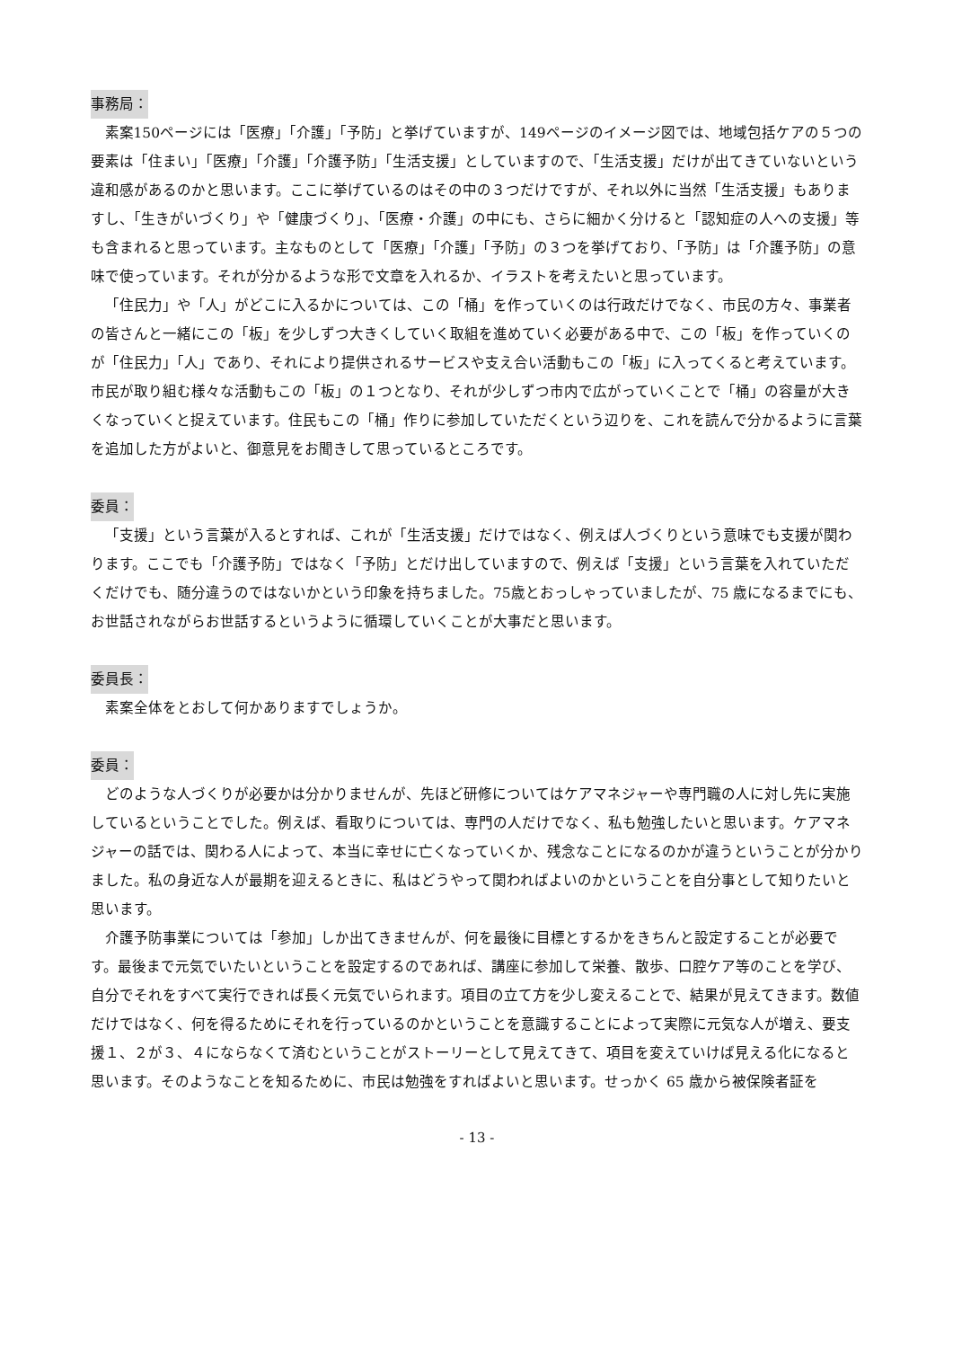事務局：
素案150ページには「医療」「介護」「予防」と挙げていますが、149ページのイメージ図では、地域包括ケアの５つの要素は「住まい」「医療」「介護」「介護予防」「生活支援」としていますので、「生活支援」だけが出てきていないという違和感があるのかと思います。ここに挙げているのはその中の３つだけですが、それ以外に当然「生活支援」もありますし、「生きがいづくり」や「健康づくり」、「医療・介護」の中にも、さらに細かく分けると「認知症の人への支援」等も含まれると思っています。主なものとして「医療」「介護」「予防」の３つを挙げており、「予防」は「介護予防」の意味で使っています。それが分かるような形で文章を入れるか、イラストを考えたいと思っています。
「住民力」や「人」がどこに入るかについては、この「桶」を作っていくのは行政だけでなく、市民の方々、事業者の皆さんと一緒にこの「板」を少しずつ大きくしていく取組を進めていく必要がある中で、この「板」を作っていくのが「住民力」「人」であり、それにより提供されるサービスや支え合い活動もこの「板」に入ってくると考えています。市民が取り組む様々な活動もこの「板」の１つとなり、それが少しずつ市内で広がっていくことで「桶」の容量が大きくなっていくと捉えています。住民もこの「桶」作りに参加していただくという辺りを、これを読んで分かるように言葉を追加した方がよいと、御意見をお聞きして思っているところです。
委員：
「支援」という言葉が入るとすれば、これが「生活支援」だけではなく、例えば人づくりという意味でも支援が関わります。ここでも「介護予防」ではなく「予防」とだけ出していますので、例えば「支援」という言葉を入れていただくだけでも、随分違うのではないかという印象を持ちました。75歳とおっしゃっていましたが、75 歳になるまでにも、お世話されながらお世話するというように循環していくことが大事だと思います。
委員長：
素案全体をとおして何かありますでしょうか。
委員：
どのような人づくりが必要かは分かりませんが、先ほど研修についてはケアマネジャーや専門職の人に対し先に実施しているということでした。例えば、看取りについては、専門の人だけでなく、私も勉強したいと思います。ケアマネジャーの話では、関わる人によって、本当に幸せに亡くなっていくか、残念なことになるのかが違うということが分かりました。私の身近な人が最期を迎えるときに、私はどうやって関わればよいのかということを自分事として知りたいと思います。
介護予防事業については「参加」しか出てきませんが、何を最後に目標とするかをきちんと設定することが必要です。最後まで元気でいたいということを設定するのであれば、講座に参加して栄養、散歩、口腔ケア等のことを学び、自分でそれをすべて実行できれば長く元気でいられます。項目の立て方を少し変えることで、結果が見えてきます。数値だけではなく、何を得るためにそれを行っているのかということを意識することによって実際に元気な人が増え、要支援１、２が３、４にならなくて済むということがストーリーとして見えてきて、項目を変えていけば見える化になると思います。そのようなことを知るために、市民は勉強をすればよいと思います。せっかく 65 歳から被保険者証を
- 13 -